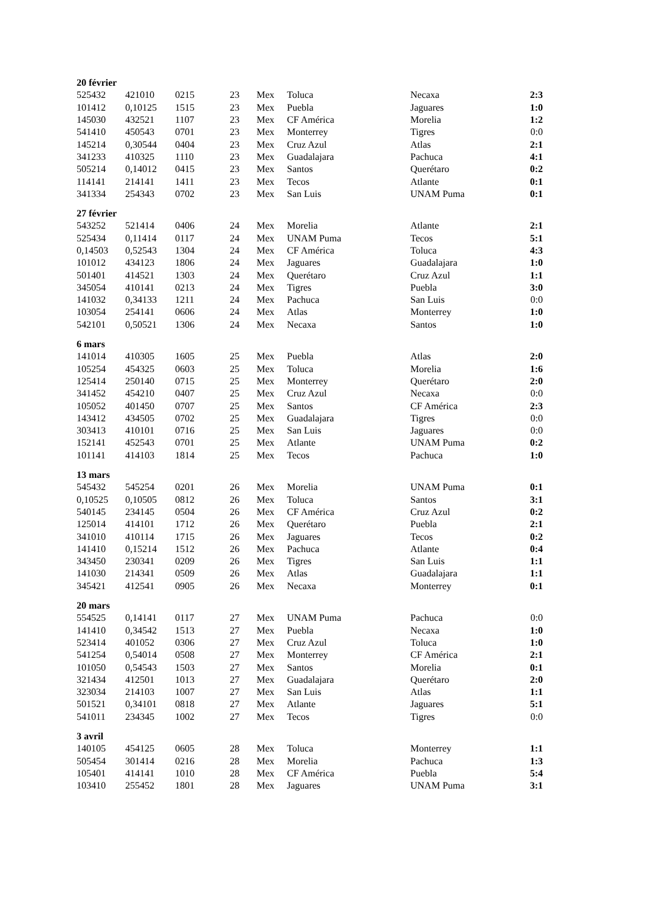| 20 février | | | | | | | |
| 525432 | 421010 | 0215 | 23 | Mex | Toluca | Necaxa | 2:3 |
| 101412 | 0,10125 | 1515 | 23 | Mex | Puebla | Jaguares | 1:0 |
| 145030 | 432521 | 1107 | 23 | Mex | CF América | Morelia | 1:2 |
| 541410 | 450543 | 0701 | 23 | Mex | Monterrey | Tigres | 0:0 |
| 145214 | 0,30544 | 0404 | 23 | Mex | Cruz Azul | Atlas | 2:1 |
| 341233 | 410325 | 1110 | 23 | Mex | Guadalajara | Pachuca | 4:1 |
| 505214 | 0,14012 | 0415 | 23 | Mex | Santos | Querétaro | 0:2 |
| 114141 | 214141 | 1411 | 23 | Mex | Tecos | Atlante | 0:1 |
| 341334 | 254343 | 0702 | 23 | Mex | San Luis | UNAM Puma | 0:1 |
| 27 février | | | | | | | |
| 543252 | 521414 | 0406 | 24 | Mex | Morelia | Atlante | 2:1 |
| 525434 | 0,11414 | 0117 | 24 | Mex | UNAM Puma | Tecos | 5:1 |
| 0,14503 | 0,52543 | 1304 | 24 | Mex | CF América | Toluca | 4:3 |
| 101012 | 434123 | 1806 | 24 | Mex | Jaguares | Guadalajara | 1:0 |
| 501401 | 414521 | 1303 | 24 | Mex | Querétaro | Cruz Azul | 1:1 |
| 345054 | 410141 | 0213 | 24 | Mex | Tigres | Puebla | 3:0 |
| 141032 | 0,34133 | 1211 | 24 | Mex | Pachuca | San Luis | 0:0 |
| 103054 | 254141 | 0606 | 24 | Mex | Atlas | Monterrey | 1:0 |
| 542101 | 0,50521 | 1306 | 24 | Mex | Necaxa | Santos | 1:0 |
| 6 mars | | | | | | | |
| 141014 | 410305 | 1605 | 25 | Mex | Puebla | Atlas | 2:0 |
| 105254 | 454325 | 0603 | 25 | Mex | Toluca | Morelia | 1:6 |
| 125414 | 250140 | 0715 | 25 | Mex | Monterrey | Querétaro | 2:0 |
| 341452 | 454210 | 0407 | 25 | Mex | Cruz Azul | Necaxa | 0:0 |
| 105052 | 401450 | 0707 | 25 | Mex | Santos | CF América | 2:3 |
| 143412 | 434505 | 0702 | 25 | Mex | Guadalajara | Tigres | 0:0 |
| 303413 | 410101 | 0716 | 25 | Mex | San Luis | Jaguares | 0:0 |
| 152141 | 452543 | 0701 | 25 | Mex | Atlante | UNAM Puma | 0:2 |
| 101141 | 414103 | 1814 | 25 | Mex | Tecos | Pachuca | 1:0 |
| 13 mars | | | | | | | |
| 545432 | 545254 | 0201 | 26 | Mex | Morelia | UNAM Puma | 0:1 |
| 0,10525 | 0,10505 | 0812 | 26 | Mex | Toluca | Santos | 3:1 |
| 540145 | 234145 | 0504 | 26 | Mex | CF América | Cruz Azul | 0:2 |
| 125014 | 414101 | 1712 | 26 | Mex | Querétaro | Puebla | 2:1 |
| 341010 | 410114 | 1715 | 26 | Mex | Jaguares | Tecos | 0:2 |
| 141410 | 0,15214 | 1512 | 26 | Mex | Pachuca | Atlante | 0:4 |
| 343450 | 230341 | 0209 | 26 | Mex | Tigres | San Luis | 1:1 |
| 141030 | 214341 | 0509 | 26 | Mex | Atlas | Guadalajara | 1:1 |
| 345421 | 412541 | 0905 | 26 | Mex | Necaxa | Monterrey | 0:1 |
| 20 mars | | | | | | | |
| 554525 | 0,14141 | 0117 | 27 | Mex | UNAM Puma | Pachuca | 0:0 |
| 141410 | 0,34542 | 1513 | 27 | Mex | Puebla | Necaxa | 1:0 |
| 523414 | 401052 | 0306 | 27 | Mex | Cruz Azul | Toluca | 1:0 |
| 541254 | 0,54014 | 0508 | 27 | Mex | Monterrey | CF América | 2:1 |
| 101050 | 0,54543 | 1503 | 27 | Mex | Santos | Morelia | 0:1 |
| 321434 | 412501 | 1013 | 27 | Mex | Guadalajara | Querétaro | 2:0 |
| 323034 | 214103 | 1007 | 27 | Mex | San Luis | Atlas | 1:1 |
| 501521 | 0,34101 | 0818 | 27 | Mex | Atlante | Jaguares | 5:1 |
| 541011 | 234345 | 1002 | 27 | Mex | Tecos | Tigres | 0:0 |
| 3 avril | | | | | | | |
| 140105 | 454125 | 0605 | 28 | Mex | Toluca | Monterrey | 1:1 |
| 505454 | 301414 | 0216 | 28 | Mex | Morelia | Pachuca | 1:3 |
| 105401 | 414141 | 1010 | 28 | Mex | CF América | Puebla | 5:4 |
| 103410 | 255452 | 1801 | 28 | Mex | Jaguares | UNAM Puma | 3:1 |